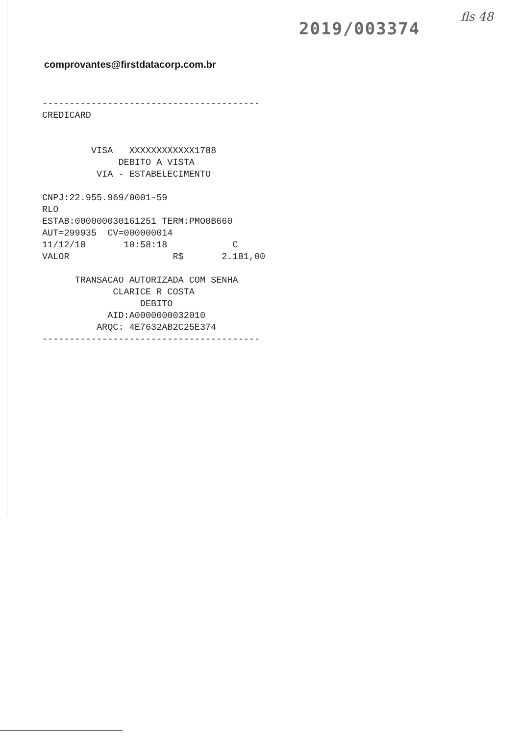2019/003374
fls 48
comprovantes@firstdatacorp.com.br
---------------------------------------- CREDICARD VISA XXXXXXXXXXXX1788 DEBITO A VISTA VIA - ESTABELECIMENTO CNPJ:22.955.969/0001-59 RLO ESTAB:000000030161251 TERM:PMO0B660 AUT=299935 CV=000000014 11/12/18 10:58:18 C VALOR R$ 2.181,00 TRANSACAO AUTORIZADA COM SENHA CLARICE R COSTA DEBITO AID:A0000000032010 ARQC: 4E7632AB2C25E374 ----------------------------------------